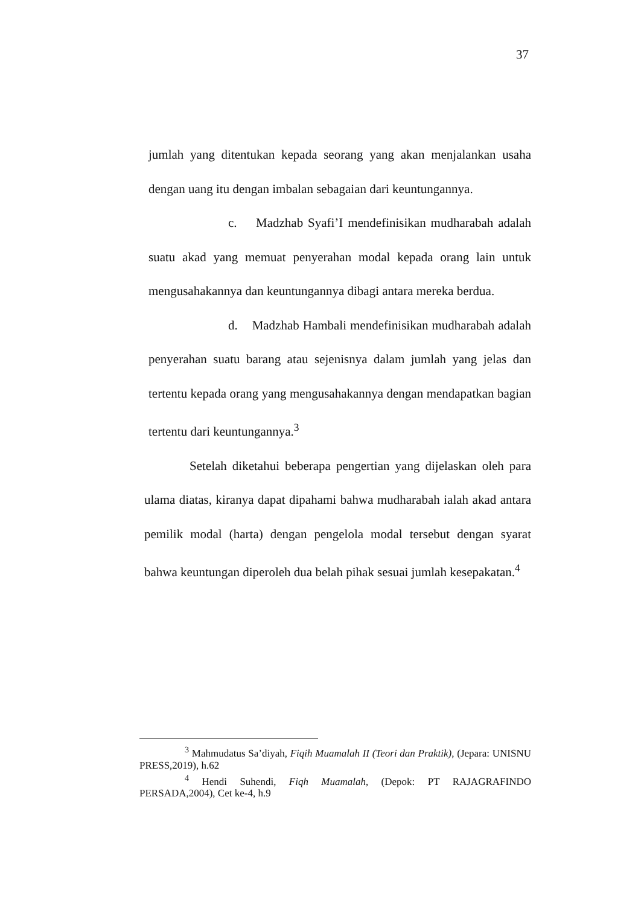37
jumlah yang ditentukan kepada seorang yang akan menjalankan usaha dengan uang itu dengan imbalan sebagaian dari keuntungannya.
c. Madzhab Syafi’I mendefinisikan mudharabah adalah suatu akad yang memuat penyerahan modal kepada orang lain untuk mengusahakannya dan keuntungannya dibagi antara mereka berdua.
d. Madzhab Hambali mendefinisikan mudharabah adalah penyerahan suatu barang atau sejenisnya dalam jumlah yang jelas dan tertentu kepada orang yang mengusahakannya dengan mendapatkan bagian tertentu dari keuntungannya.<sup>3</sup>
Setelah diketahui beberapa pengertian yang dijelaskan oleh para ulama diatas, kiranya dapat dipahami bahwa mudharabah ialah akad antara pemilik modal (harta) dengan pengelola modal tersebut dengan syarat bahwa keuntungan diperoleh dua belah pihak sesuai jumlah kesepakatan.<sup>4</sup>
<sup>3</sup> Mahmudatus Sa’diyah, Fiqih Muamalah II (Teori dan Praktik), (Jepara: UNISNU PRESS,2019), h.62
<sup>4</sup> Hendi Suhendi, Fiqh Muamalah, (Depok: PT RAJAGRAFINDO PERSADA,2004), Cet ke-4, h.9